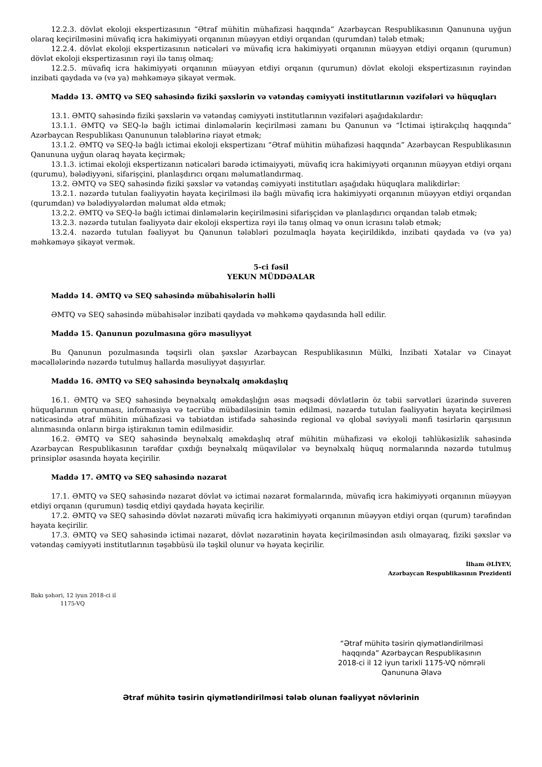12.2.3. dövlət ekoloji ekspertizasının “Ətraf mühitin mühafizəsi haqqında” Azərbaycan Respublikasının Qanununa uyğun olaraq keçirilməsini müvafiq icra hakimiyyəti orqanının müəyyən etdiyi orqandan (qurumdan) tələb etmək;
12.2.4. dövlət ekoloji ekspertizasının nəticələri və müvafiq icra hakimiyyəti orqanının müəyyən etdiyi orqanın (qurumun) dövlət ekoloji ekspertizasının rəyi ilə tanış olmaq;
12.2.5. müvafiq icra hakimiyyəti orqanının müəyyən etdiyi orqanın (qurumun) dövlət ekoloji ekspertizasının rəyindən inzibati qaydada və (və ya) məhkəməyə şikayət vermək.
Maddə 13. ƏMTQ və SEQ sahəsində fiziki şəxslərin və vətəndaş cəmiyyəti institutlarının vəzifələri və hüquqları
13.1. ƏMTQ sahəsində fiziki şəxslərin və vətəndaş cəmiyyəti institutlarının vəzifələri aşağıdakılardır:
13.1.1. ƏMTQ və SEQ-lə bağlı ictimai dinləmələrin keçirilməsi zamanı bu Qanunun və “İctimai iştirakçılıq haqqında” Azərbaycan Respublikası Qanununun tələblərinə riayət etmək;
13.1.2. ƏMTQ və SEQ-lə bağlı ictimai ekoloji ekspertizanı “Ətraf mühitin mühafizəsi haqqında” Azərbaycan Respublikasının Qanununa uyğun olaraq həyata keçirmək;
13.1.3. ictimai ekoloji ekspertizanın nəticələri barədə ictimaiyyəti, müvafiq icra hakimiyyəti orqanının müəyyən etdiyi orqanı (qurumu), bələdiyyəni, sifarişçini, planlaşdırıcı orqanı məlumatlandırmaq.
13.2. ƏMTQ və SEQ sahəsində fiziki şəxslər və vətəndaş cəmiyyəti institutları aşağıdakı hüquqlara malikdirlər:
13.2.1. nəzərdə tutulan fəaliyyətin həyata keçirilməsi ilə bağlı müvafiq icra hakimiyyəti orqanının müəyyən etdiyi orqandan (qurumdan) və bələdiyyələrdən məlumat əldə etmək;
13.2.2. ƏMTQ və SEQ-lə bağlı ictimai dinləmələrin keçirilməsini sifarişçidən və planlaşdırıcı orqandan tələb etmək;
13.2.3. nəzərdə tutulan fəaliyyətə dair ekoloji ekspertiza rəyi ilə tanış olmaq və onun icrasını tələb etmək;
13.2.4. nəzərdə tutulan fəaliyyət bu Qanunun tələbləri pozulmaqla həyata keçirildikdə, inzibati qaydada və (və ya) məhkəməyə şikayət vermək.
5-ci fəsil
YEKUN MÜDDƏALAR
Maddə 14. ƏMTQ və SEQ sahəsində mübahisələrin həlli
ƏMTQ və SEQ sahəsində mübahisələr inzibati qaydada və məhkəmə qaydasında həll edilir.
Maddə 15. Qanunun pozulmasına görə məsuliyyət
Bu Qanunun pozulmasında təqsirli olan şəxslər Azərbaycan Respublikasının Mülki, İnzibati Xətalar və Cinayət məcəllələrində nəzərdə tutulmuş hallarda məsuliyyət daşıyırlar.
Maddə 16. ƏMTQ və SEQ sahəsində beynəlxalq əməkdaşlıq
16.1. ƏMTQ və SEQ sahəsində beynəlxalq əməkdaşlığın əsas məqsədi dövlətlərin öz təbii sərvətləri üzərində suveren hüquqlarının qorunması, informasiya və təcrübə mübadiləsinin təmin edilməsi, nəzərdə tutulan fəaliyyətin həyata keçirilməsi nəticəsində ətraf mühitin mühafizəsi və təbiətdən istifadə sahəsində regional və qlobal səviyyəli mənfi təsirlərin qarşısının alınmasında onların birgə iştirakının təmin edilməsidir.
16.2. ƏMTQ və SEQ sahəsində beynəlxalq əməkdaşlıq ətraf mühitin mühafizəsi və ekoloji təhlükəsizlik sahəsində Azərbaycan Respublikasının tərəfdar çıxdığı beynəlxalq müqavilələr və beynəlxalq hüquq normalarında nəzərdə tutulmuş prinsiplər əsasında həyata keçirilir.
Maddə 17. ƏMTQ və SEQ sahəsində nəzarət
17.1. ƏMTQ və SEQ sahəsində nəzarət dövlət və ictimai nəzarət formalarında, müvafiq icra hakimiyyəti orqanının müəyyən etdiyi orqanın (qurumun) təsdiq etdiyi qaydada həyata keçirilir.
17.2. ƏMTQ və SEQ sahəsində dövlət nəzarəti müvafiq icra hakimiyyəti orqanının müəyyən etdiyi orqan (qurum) tərəfindən həyata keçirilir.
17.3. ƏMTQ və SEQ sahəsində ictimai nəzarət, dövlət nəzarətinin həyata keçirilməsindən asılı olmayaraq, fiziki şəxslər və vətəndaş cəmiyyəti institutlarının təşəbbüsü ilə təşkil olunur və həyata keçirilir.
İlham ƏLİYEV,
Azərbaycan Respublikasının Prezidenti
Bakı şəhəri, 12 iyun 2018-ci il
1175-VQ
“Ətraf mühitə təsirin qiymətləndirilməsi haqqında” Azərbaycan Respublikasının 2018-ci il 12 iyun tarixli 1175-VQ nömrəli Qanununa Əlavə
Ətraf mühitə təsirin qiymətləndirilməsi tələb olunan fəaliyyət növlərinin